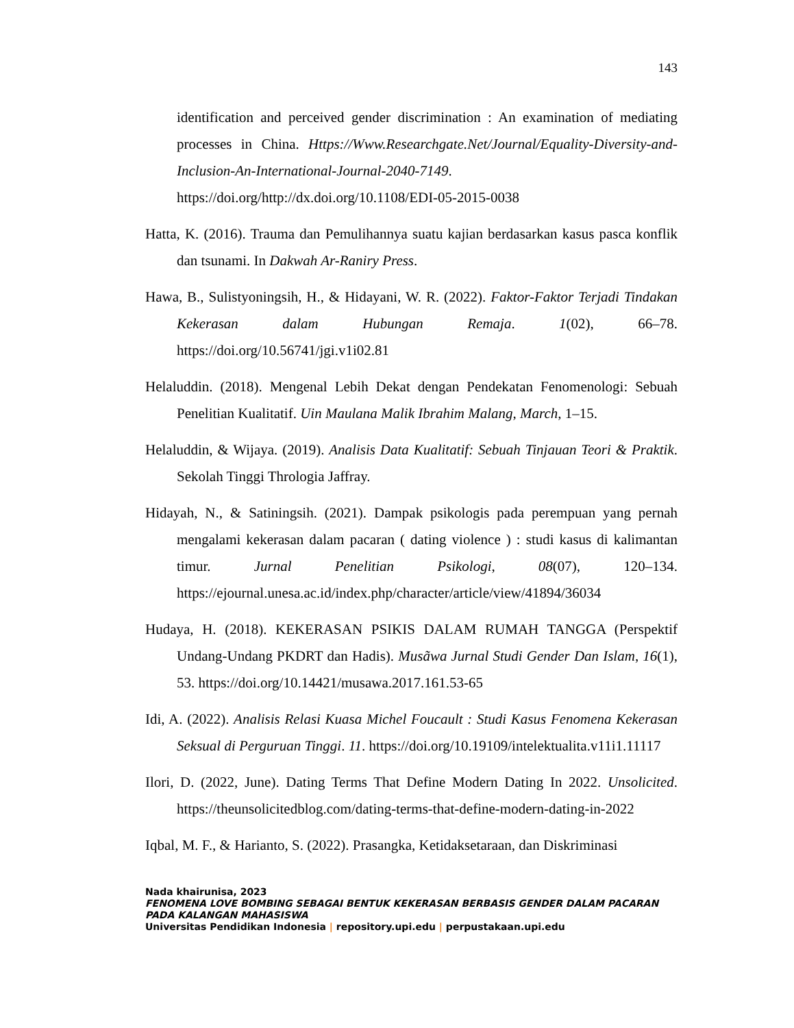143
identification and perceived gender discrimination : An examination of mediating processes in China. Https://Www.Researchgate.Net/Journal/Equality-Diversity-and-Inclusion-An-International-Journal-2040-7149. https://doi.org/http://dx.doi.org/10.1108/EDI-05-2015-0038
Hatta, K. (2016). Trauma dan Pemulihannya suatu kajian berdasarkan kasus pasca konflik dan tsunami. In Dakwah Ar-Raniry Press.
Hawa, B., Sulistyoningsih, H., & Hidayani, W. R. (2022). Faktor-Faktor Terjadi Tindakan Kekerasan dalam Hubungan Remaja. 1(02), 66–78. https://doi.org/10.56741/jgi.v1i02.81
Helaluddin. (2018). Mengenal Lebih Dekat dengan Pendekatan Fenomenologi: Sebuah Penelitian Kualitatif. Uin Maulana Malik Ibrahim Malang, March, 1–15.
Helaluddin, & Wijaya. (2019). Analisis Data Kualitatif: Sebuah Tinjauan Teori & Praktik. Sekolah Tinggi Thrologia Jaffray.
Hidayah, N., & Satiningsih. (2021). Dampak psikologis pada perempuan yang pernah mengalami kekerasan dalam pacaran ( dating violence ) : studi kasus di kalimantan timur. Jurnal Penelitian Psikologi, 08(07), 120–134. https://ejournal.unesa.ac.id/index.php/character/article/view/41894/36034
Hudaya, H. (2018). KEKERASAN PSIKIS DALAM RUMAH TANGGA (Perspektif Undang-Undang PKDRT dan Hadis). Musãwa Jurnal Studi Gender Dan Islam, 16(1), 53. https://doi.org/10.14421/musawa.2017.161.53-65
Idi, A. (2022). Analisis Relasi Kuasa Michel Foucault : Studi Kasus Fenomena Kekerasan Seksual di Perguruan Tinggi. 11. https://doi.org/10.19109/intelektualita.v11i1.11117
Ilori, D. (2022, June). Dating Terms That Define Modern Dating In 2022. Unsolicited. https://theunsolicitedblog.com/dating-terms-that-define-modern-dating-in-2022
Iqbal, M. F., & Harianto, S. (2022). Prasangka, Ketidaksetaraan, dan Diskriminasi
Nada khairunisa, 2023
FENOMENA LOVE BOMBING SEBAGAI BENTUK KEKERASAN BERBASIS GENDER DALAM PACARAN PADA KALANGAN MAHASISWA
Universitas Pendidikan Indonesia | repository.upi.edu | perpustakaan.upi.edu